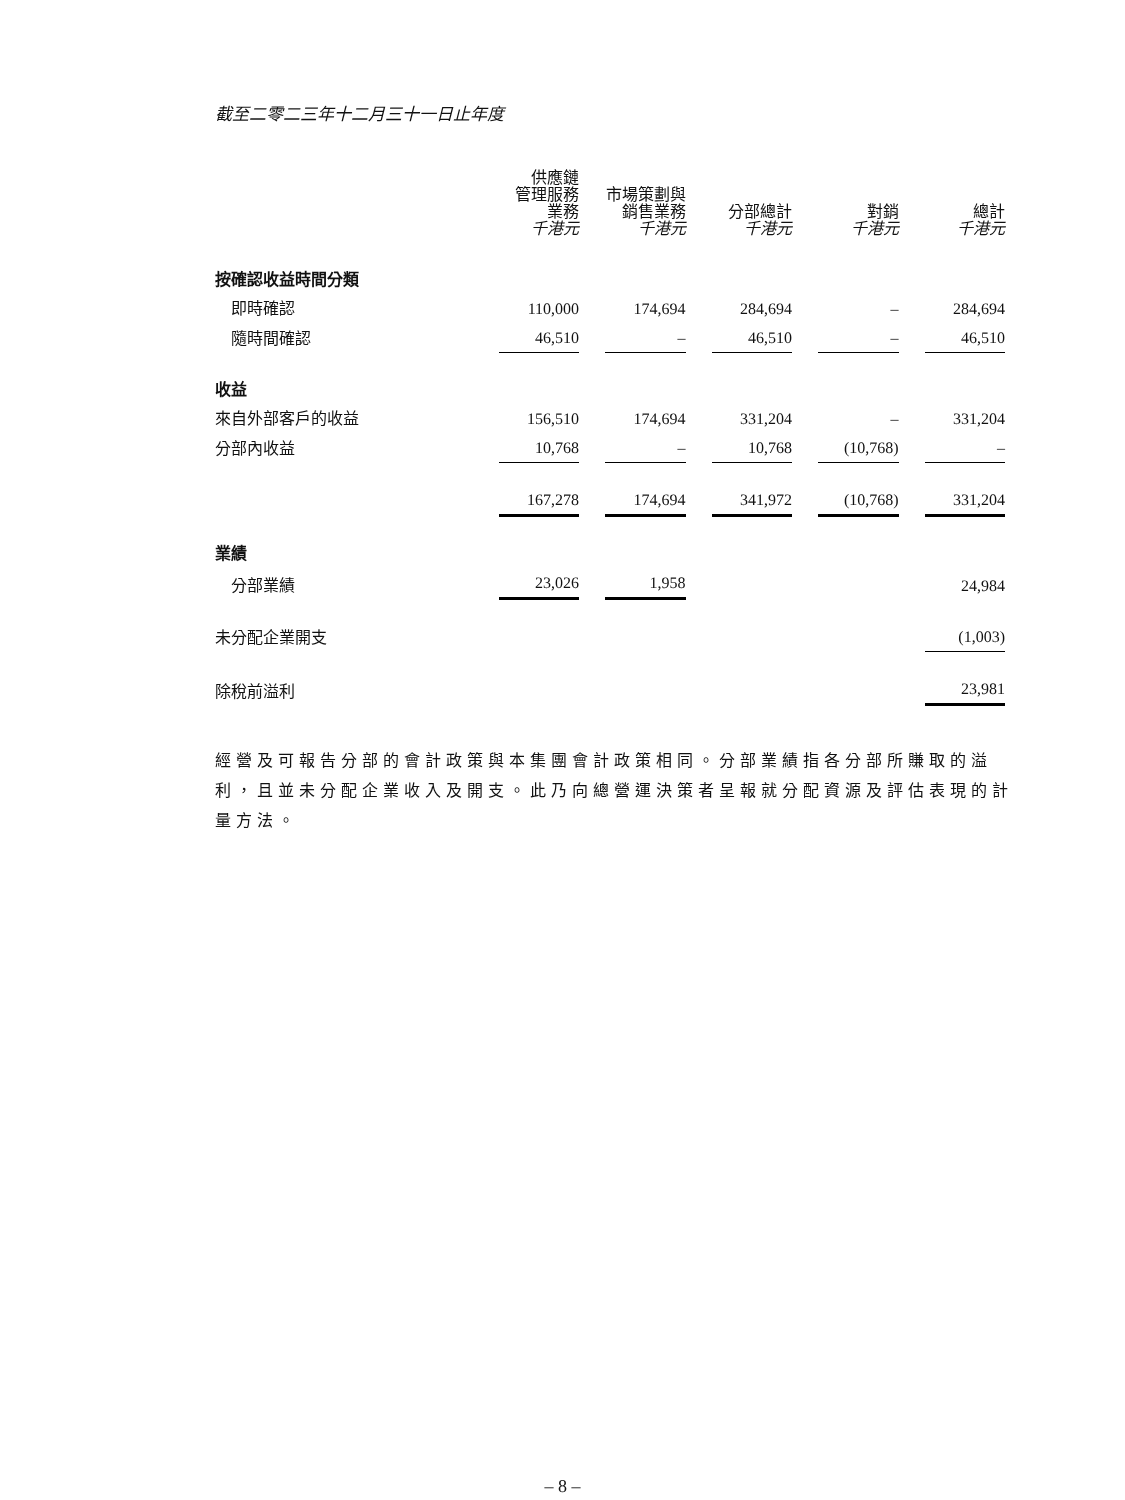截至二零二三年十二月三十一日止年度
| | 供應鏈 管理服務 業務 千港元 | 市場策劃與 銷售業務 千港元 | 分部總計 千港元 | 對銷 千港元 | 總計 千港元 |
| 按確認收益時間分類 | | | | | |
| 即時確認 | 110,000 | 174,694 | 284,694 | – | 284,694 |
| 隨時間確認 | 46,510 | – | 46,510 | – | 46,510 |
| 收益 | | | | | |
| 來自外部客戶的收益 | 156,510 | 174,694 | 331,204 | – | 331,204 |
| 分部內收益 | 10,768 | – | 10,768 | (10,768) | – |
| | 167,278 | 174,694 | 341,972 | (10,768) | 331,204 |
| 業績 | | | | | |
| 分部業績 | 23,026 | 1,958 | | | 24,984 |
| 未分配企業開支 | | | | | (1,003) |
| 除稅前溢利 | | | | | 23,981 |
經營及可報告分部的會計政策與本集團會計政策相同。分部業績指各分部所賺取的溢利，且並未分配企業收入及開支。此乃向總營運決策者呈報就分配資源及評估表現的計量方法。
– 8 –